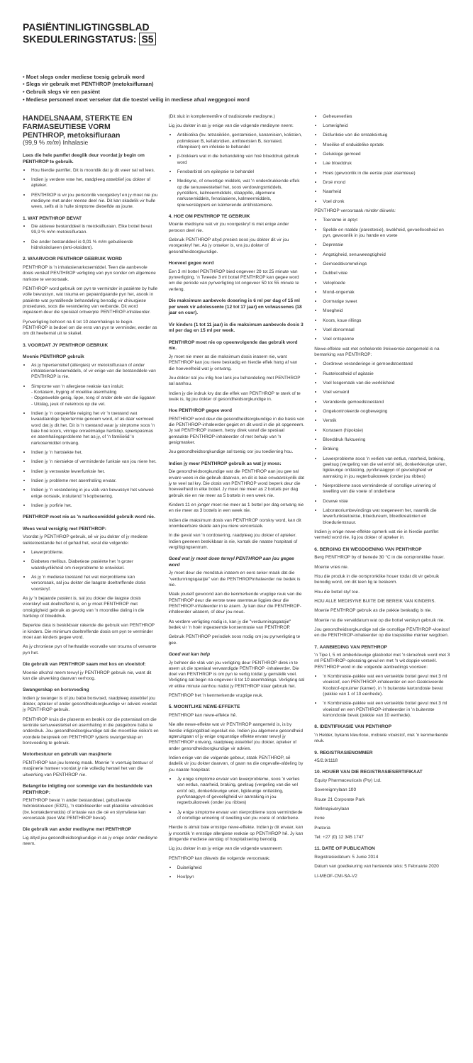PASIËNTINLIGTINGSBLAD
SKEDULERINGSTATUS: S5
• Moet slegs onder mediese toesig gebruik word
• Slegs vir gebruik met PENTHROP (metoksifluraan)
• Gebruik slegs vir een pasiënt
• Mediese personeel moet verseker dat die toestel veilig in mediese afval weggegooi word
HANDELSNAAM, STERKTE EN FARMASEUTIESE VORM
PENTHROP, metoksifluraan
(99,9 % m/m) Inhalasie
Lees die hele pamflet deeglik deur voordat jy begin om PENTHROP te gebruik.
Hou hierdie pamflet. Dit is moontlik dat jy dit weer sal wil lees.
Indien jy verdere vrae het, raadpleeg asseblief jou dokter of apteker.
PENTHROP is vir jou persoonlik voorgeskryf en jy moet nie jou medisyne met ander mense deel nie. Dit kan skadelik vir hulle wees, selfs al is hulle simptome dieselfde as joune.
1. WAT PENTHROP BEVAT
Die aktiewe bestanddeel is metoksifluraan. Elke bottel bevat 99,9 % m/m metoksifluraan.
Die ander bestanddeel is 0,01 % m/m gebutileerde hidroksitolueen (anti-oksidant).
2. WAARVOOR PENTHROP GEBRUIK WORD
PENTHROP is 'n inhalasienarkosemiddel. Teen die aanbevole dosis verskaf PENTHROP verligting van pyn sonder om algemene narkose te veroorsaak.
PENTHROP word gebruik om pyn te verminder in pasiënte by hulle volle bewussyn, wat trauma en gepaardgaande pyn het, asook in pasiënte wat pynstillende behandeling benodig vir chirurgiese prosedures, soos die verandering van verbande. Dit word ingeasem deur die spesiaal ontwerpte PENTHROP-inhaleerder.
Pynverligting behoort na 6 tot 10 asemhalings te begin. PENTHROP is bedoel om die erns van pyn te verminder, eerder as om dit heeltemal uit te skakel.
3. VOORDAT JY PENTHROP GEBRUIK
Moenie PENTHROP gebruik
As jy hipersensitief (allergies) vir metoksifluraan of ander inhalasienarkosemiddels, of vir enige van die bestanddele van PENTHROP is nie.
Simptome van 'n allergiese reaksie kan insluit:
- Kortasem, hyging of moeilike asemhaling
- Opgeswelde gesig, lippe, tong of ander dele van die liggaam
- Uitslag, jeuk of netelroos op die vel.
Indien jy 'n oorgeërfde neiging het vir 'n toestand wat kwaadaardige hipertermie genoem word, of as daar vermoed word dat jy dit het. Dit is 'n toestand waar jy simptome soos 'n baie hoë koors, vinnige onreëlmatige hartklop, spierspasmas en asemhalingsprobleme het as jy, of 'n familielid 'n narkosemiddel ontvang.
Indien jy 'n hartsiekte het.
Indien jy 'n niersiekte of verminderde funksie van jou niere het.
Indien jy verswakte lewerfunksie het.
Indien jy probleme met asemhaling ervaar.
Indien jy 'n verandering in jou vlak van bewussyn het vanweë enige oorsaak, insluitend 'n kopbesering.
Indien jy porfirie het.
PENTHROP moet nie as 'n narkosemiddel gebruik word nie.
Wees veral versigtig met PENTHROP:
Voordat jy PENTHROP gebruik, sê vir jou dokter of jy mediese siektetoestande het of gehad het, veral die volgende:
Lewerprobleme.
Diabetes mellitus. Diabetiese pasiënte het 'n groter waarskynlikheid om nierprobleme te ontwikkel.
As jy 'n mediese toestand het wat nierprobleme kan veroorsaak, sal jou dokter die laagste doeltreffende dosis voorskryf.
As jy 'n bejaarde pasiënt is, sal jou dokter die laagste dosis voorskryf wat doeltreffend is, en jy moet PENTHROP met omsigtigheid gebruik as gevolg van 'n moontlike daling in die hartklop of bloeddruk.
Beperkte data is beskikbaar rakende die gebruik van PENTHROP in kinders. Die minimum doeltreffende dosis om pyn te verminder moet aan kinders gegee word.
As jy chroniese pyn of herhaalde voorvalle van trouma of verwante pyn het.
Die gebruik van PENTHROP saam met kos en vloeistof:
Moenie alkohol neem terwyl jy PENTHROP gebruik nie, want dit kan die uitwerking daarvan verhoog.
Swangerskap en borsvoeding
Indien jy swanger is of jou baba borsvoed, raadpleeg asseblief jou dokter, apteker of ander gesondheidsorgkundige vir advies voordat jy PENTHROP gebruik.
PENTHROP kruis die plasenta en beskik oor die potensiaal om die sentrale senuweestelsel en asemhaling in die pasgebore baba te onderdruk. Jou gesondheidsorgkundige sal die moontlike risiko's en voordele bespreek om PENTHROP tydens swangerskap en borsvoeding te gebruik.
Motorbestuur en gebruik van masjinerie
PENTHROP kan jou lomerig maak. Moenie 'n voertuig bestuur of masjinerie hanteer voordat jy nie volledig herstel het van die uitwerking van PENTHROP nie.
Belangrike inligting oor sommige van die bestanddele van PENTHROP:
PENTHROP bevat 'n ander bestanddeel, gebutileerde hidroksitolueen (E321), 'n stabiliseerder wat plaaslike velreaksies (bv. kontakdermatitis) of irritasie van die oë en slymvliese kan veroorsaak (sien Wat PENTHROP bevat).
Die gebruik van ander medisyne met PENTHROP
Lig altyd jou gesondheidsorgkundige in as jy enige ander medisyne neem.
(Dit sluit in komplementêre of tradisionele medisyne.)
Lig jou dokter in as jy enige van die volgende medisyne neem:
Antibiotika (bv. tetrasikliën, gentamisien, kanamisien, kolistien, polimiksien B, kefaloridien, amfoterisien B, isoniaied, rifampisien) om infeksie te behandel
β-blokkers wat in die behandeling van hoë bloeddruk gebruik word
Fenobarbital om epilepsie te behandel
Medisyne, of onwettige middels, wat 'n onderdrukkende effek op die senuweestelsel het, soos verdowingsmiddels, pynstillers, kalmeermiddels, slaappille, algemene narkosemiddels, fenotiasiene, kalmeermiddels, spierverslappers en kalmerende antihistamiene.
4. HOE OM PENTHROP TE GEBRUIK
Moenie medisyne wat vir jou voorgeskryf is met enige ander persoon deel nie.
Gebruik PENTHROP altyd presies soos jou dokter dit vir jou voorgeskryf het. As jy onseker is, vra jou dokter of gesondheidsorgkundige.
Hoeveel gegee word
Een 3 ml bottel PENTHROP bied ongeveer 20 tot 25 minute van pynverligting. 'n Tweede 3 ml bottel PENTHROP kan gegee word om die periode van pynverligting tot ongeveer 50 tot 55 minute te verleng.
Die maksimum aanbevole dosering is 6 ml per dag of 15 ml per week vir adolessente (12 tot 17 jaar) en volwassenes (18 jaar en ouer).
Vir kinders (1 tot 11 jaar) is die maksimum aanbevole dosis 3 ml per dag en 15 ml per week.
PENTHROP moet nie op opeenvolgende dae gebruik word nie.
Jy moet nie meer as die maksimum dosis inasem nie, want PENTHROP kan jou niere beskadig en hierdie effek hang af van die hoeveelheid wat jy ontvang.
Jou dokter sal jou inlig hoe lank jou behandeling met PENTHROP sal aanhou.
Indien jy die indruk kry dat die effek van PENTHROP te sterk of te swak is, lig jou dokter of gesondheidsorgkundige in.
Hoe PENTHROP gegee word
PENTHROP word deur die gesondheidsorgkundige in die basis van die PENTHROP-inhaleerder gegiet en dit word in die pit opgeneem. Jy sal PENTHROP inasem, hetsy direk vanaf die spesiaal gemaakte PENTHROP-inhaleerder of met behulp van 'n gesigmasker.
Jou gesondheidsorgkundige sal toesig oor jou toediening hou.
Indien jy meer PENTHROP gebruik as wat jy moes:
Die gesondheidsorgkundige wat die PENTHROP aan jou gee sal ervare wees in die gebruik daarvan, en dit is baie onwaarskynlik dat jy te veel sal kry. Die dosis van PENTHROP word beperk deur die hoeveelheid in elke bottel. Jy moet nie meer as 2 bottels per dag gebruik nie en nie meer as 5 bottels in een week nie.
Kinders 11 en jonger moet nie meer as 1 bottel per dag ontvang nie en nie meer as 3 bottels in een week nie.
Indien die maksimum dosis van PENTHROP oorskry word, kan dit onomkeerbare skade aan jou niere veroorsaak.
In die geval van 'n oordosering, raadpleeg jou dokter of apteker. Indien geeneen beskikbaar is nie, kontak die naaste hospitaal of vergiftigingsentrum.
Goed wat jy moet doen terwyl PENTHROP aan jou gegee word
Jy moet deur die mondstuk inasem en eers seker maak dat die "verdunningsgaatjie" van die PENTHROPinhaleerder nie bedek is nie.
Maak jouself gewoond aan die kenmerkende vrugtige reuk van die PENTHROP deur die eerste twee asemteue liggies deur die PENTHROP-inhaleerder in te asem. Jy kan deur die PENTHROP-inhaleerder uitasem, of deur jou neus.
As verdere verligting nodig is, kan jy die "verdunningsgaatjie" bedek vir 'n hoër ingeasemde konsentrasie van PENTHROP.
Gebruik PENTHROP periodiek soos nodig om jou pynverligting te gee.
Goed wat kan help
Jy beheer die vlak van jou verligting deur PENTHROP direk in te asem uit die spesiaal vervaardigde PENTHROP -inhaleerder. Die doel van PENTHROP is om pyn te verlig totdat jy gemaklik voel. Verligting sal begin na ongeveer 6 tot 10 asemhalings. Verligting sal vir etlike minute aanhou nadat jy PENTHROP klaar gebruik het.
PENTHROP het 'n kenmerkende vrugtige reuk.
5. MOONTLIKE NEWE-EFFEKTE
PENTHROP kan newe-effekte hê.
Nie alle newe-effekte wat vir PENTHROP aangemeld is, is by hierdie inligtingsblad ingesluit nie. Indien jou algemene gesondheid agteruitgaan of jy enige ongunstige effekte ervaar terwyl jy PENTHROP ontvang, raadpleeg asseblief jou dokter, apteker of ander gesondheidsorgkundige vir advies.
Indien enige van die volgende gebeur, staak PENTHROP, sê dadelik vir jou dokter daarvan, of gaan na die ongevalle-afdeling by jou naaste hospitaal:
Jy enige simptome ervaar van lewerprobleme, soos 'n verlies van eetlus, naarheid, braking, geelsug (vergeling van die vel en/of oë), donkerkleurige urien, ligkleurige ontlasting, pyn/knaagpyn of gevoeligheid vir aanraking in jou regterbuikstreek (onder jou ribbes)
Jy enige simptome ervaar van nierprobleme soos verminderde of oortollige urinering of swelling van jou voete of onderbene.
Hierdie is almal baie ernstige newe-effekte. Indien jy dit ervaar, kan jy moontlik 'n ernstige allergiese reaksie op PENTHROP hê. Jy kan dringende mediese aandag of hospitalisering benodig.
Lig jou dokter in as jy enige van die volgende waarneem:
PENTHROP kan dikwels die volgende veroorsaak:
Duiseligheid
Hoofpyn
Geheueverlies
Lomerigheid
Disfunksie van die smaaksintuig
Moeilike of onduidelike spraak
Gelukkige gemoed
Lae bloeddruk
Hoes (gewoonlik in die eerste paar asemteue)
Droë mond
Naarheid
Voel dronk
PENTHROP veroorsaak minder dikwels:
Toename in aptyt
Speldе en naalde (parestesie), swakheid, gevoelloosheid en pyn, gewoonlik in jou hande en voete
Depressie
Angstigheid, senuweeagtigheid
Gemoedskommelings
Dubbel visie
Veloploede
Mond-ongemak
Oormatige sweet
Moegheid
Koors, koue rillings
Voel abnormaal
Voel ontspanne
Newe-effekte wat met onbekende frekwensie aangemeld is na bemarking van PENTHROP:
Oordrewe veranderinge in gemoedstoestand
Rusteloosheid of agitasie
Voel losgemaak van die werklikheid
Voel verward
Veranderde gemoedstoestand
Ongekontroleerde oogbeweging
Verstik
Kortasem (hipoksie)
Bloeddruk fluktuering
Braking
Lewerprobleme soos 'n verlies van eetlus, naarheid, braking, geelsug (vergeling van die vel en/of oë), donkerkleurige urien, ligkleurige ontlasting, pyn/knaagpyn of gevoeligheid vir aanraking in jou regterbuikstreek (onder jou ribbes)
Nierprobleme soos verminderde of oortollige urinering of swelling van die voete of onderbene
Dowwe visie
Laboratoriumbevindings wat toegeneem het, naamlik die lewerfunksietoetse, bloedureum, bloedkreatinien en bloedurienssuur.
Indien jy enige newe-effekte opmerk wat nie in hierdie pamflet vermeld word nie, lig jou dokter of apteker in.
6. BERGING EN WEGDOENING VAN PENTHROP
Berg PENTHROP by of benede 30 °C in die oorspronklike houer.
Moenie vries nie.
Hou die produk in die oorspronklike houer totdat dit vir gebruik benodig word, om dit teen lig te beskerm.
Hou die bottel styf toe.
HOU ALLE MEDISYNE BUITE DIE BEREIK VAN KINDERS.
Moenie PENTHROP gebruik as die pakkie beskadig is nie.
Moenie na die vervaldatum wat op die bottel verskyn gebruik nie.
Jou gesondheidsorgkundige sal die oortollige PENTHROP-vloeistof en die PENTHROP-inhaleerder op die toepaslike manier wegdoen.
7. AANBIEDING VAN PENTHROP
'n Tipe I, 5 ml amberkleurige glasbottel met 'n skroefnek word met 3 ml PENTHROP-oplossing gevul en met 'n wit doppie verseël. PENTHROP word in die volgende aanbiedings voorsien:
'n Kombinasie-pakkie wat een verseëlde bottel gevul met 3 ml vloeistof, een PENTHROP-inhaleerder en een Geaktiveerde Koolstof-opruimer (kamer), in 'n buitenste kartondosie bevat (pakkie van 1 of 10 eenhede).
'n Kombinasie-pakkie wat een verseëlde bottel gevul met 3 ml vloeistof en een PENTHROP-inhaleerder in 'n buitenste kartondosie bevat (pakkie van 10 eenhede).
8. IDENTIFIKASIE VAN PENTHROP
'n Helder, bykans kleurlose, mobiele vloeistof, met 'n kenmerkende reuk.
9. REGISTRASIENOMMER
45/2.9/1118
10. HOUER VAN DIE REGISTRASIESERTIFIKAAT
Equity Pharmaceuticals (Pty) Ltd.
Sovereignrylaan 100
Route 21 Corporate Park
Nellmapiusrylaan
Irene
Pretoria
Tel: +27 (0) 12 345 1747
11. DATE OF PUBLICATION
Registrasiedatum: 5 Junie 2014
Datum van goedkeuring van hersiende teks: 5 Februarie 2020
LI-MEOF-CMI-SA-V2